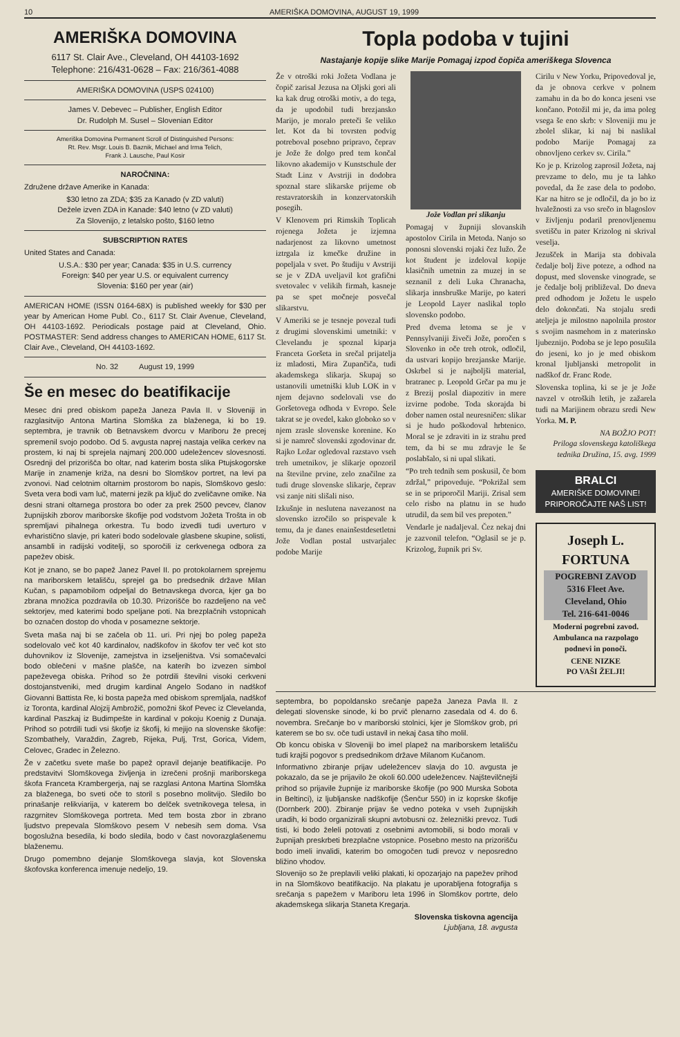10 AMERIŠKA DOMOVINA, AUGUST 19, 1999
AMERIŠKA DOMOVINA
6117 St. Clair Ave., Cleveland, OH 44103-1692
Telephone: 216/431-0628 – Fax: 216/361-4088
AMERIŠKA DOMOVINA (USPS 024100)
James V. Debevec – Publisher, English Editor
Dr. Rudolph M. Susel – Slovenian Editor
Ameriška Domovina Permanent Scroll of Distinguished Persons:
Rt. Rev. Msgr. Louis B. Baznik, Michael and Irma Telich,
Frank J. Lausche, Paul Kosir
NAROČNINA:
Združene države Amerike in Kanada:
$30 letno za ZDA; $35 za Kanado (v ZD valuti)
Dežele izven ZDA in Kanade: $40 letno (v ZD valuti)
Za Slovenijo, z letalsko pošto, $160 letno
SUBSCRIPTION RATES
United States and Canada:
U.S.A.: $30 per year; Canada: $35 in U.S. currency
Foreign: $40 per year U.S. or equivalent currency
Slovenia: $160 per year (air)
AMERICAN HOME (ISSN 0164-68X) is published weekly for $30 per year by American Home Publ. Co., 6117 St. Clair Avenue, Cleveland, OH 44103-1692. Periodicals postage paid at Cleveland, Ohio. POSTMASTER: Send address changes to AMERICAN HOME, 6117 St. Clair Ave., Cleveland, OH 44103-1692.
No. 32 August 19, 1999
Še en mesec do beatifikacije
Mesec dni pred obiskom papeža Janeza Pavla II. v Sloveniji in razglasitvijo Antona Martina Slomška za blaženega, ki bo 19. septembra, je travnik ob Betnavskem dvorcu v Mariboru že precej spremenil svojo podobo. Od 5. avgusta naprej nastaja velika cerkev na prostem, ki naj bi sprejela najmanj 200.000 udeležencev slovesnosti. Osrednji del prizorišča bo oltar, nad katerim bosta slika Ptujskogorske Marije in znamenje križa, na desni bo Slomškov portret, na levi pa zvonovi. Nad celotnim oltarnim prostorom bo napis, Slomškovo geslo: Sveta vera bodi vam luč, materni jezik pa ključ do zveličavne omike. Na desni strani oltarnega prostora bo oder za prek 2500 pevcev, članov župnijskih zborov mariborske škofije pod vodstvom Jožeta Trošta in ob spremljavi pihalnega orkestra. Tu bodo izvedli tudi uverturo v evharistično slavje, pri kateri bodo sodelovale glasbene skupine, solisti, ansambli in radijski voditelji, so sporočili iz cerkvenega odbora za papežev obisk.
Kot je znano, se bo papež Janez Pavel II. po protokolarnem sprejemu na mariborskem letališču, sprejel ga bo predsednik države Milan Kučan, s papamobilom odpeljal do Betnavskega dvorca, kjer ga bo zbrana množica pozdravila ob 10.30. Prizorišče bo razdeljeno na več sektorjev, med katerimi bodo speljane poti. Na brezplačnih vstopnicah bo označen dostop do vhoda v posamezne sektorje.
Sveta maša naj bi se začela ob 11. uri. Pri njej bo poleg papeža sodelovalo več kot 40 kardinalov, nadškofov in škofov ter več kot sto duhovnikov iz Slovenije, zamejstva in izseljeništva. Vsi somačevalci bodo oblečeni v mašne plašče, na katerih bo izvezen simbol papeževega obiska. Prihod so že potrdili številni visoki cerkveni dostojanstveniki, med drugim kardinal Angelo Sodano in nadškof Giovanni Battista Re, ki bosta papeža med obiskom spremljala, nadškof iz Toronta, kardinal Alojzij Ambrožič, pomožni škof Pevec iz Clevelanda, kardinal Paszkaj iz Budimpešte in kardinal v pokoju Koenig z Dunaja. Prihod so potrdili tudi vsi škofje iz škofij, ki mejijo na slovenske škofije: Szombathely, Varaždin, Zagreb, Rijeka, Pulj, Trst, Gorica, Videm, Celovec, Gradec in Železno.
Že v začetku svete maše bo papež opravil dejanje beatifikacije. Po predstavitvi Slomškovega življenja in izrečeni prošnji mariborskega škofa Franceta Krambergerja, naj se razglasi Antona Martina Slomška za blaženega, bo sveti oče to storil s posebno molitvijo. Sledilo bo prinašanje relikviarija, v katerem bo delček svetnikovega telesa, in razgrnitev Slomškovega portreta. Med tem bosta zbor in zbrano ljudstvo prepevala Slomškovo pesem V nebesih sem doma. Vsa bogoslužna besedila, ki bodo sledila, bodo v čast novorazglašenemu blaženemu.
Drugo pomembno dejanje Slomškovega slavja, kot Slovenska škofovska konferenca imenuje nedeljo, 19.
Topla podoba v tujini
Nastajanje kopije slike Marije Pomagaj izpod čopiča ameriškega Slovenca
Že v otroški roki Jožeta Vodlana je čopič zarisal Jezusa na Oljski gori ali ka kak drug otroški motiv, a do tega, da je upodobil tudi brezjansko Marijo, je moralo preteči še veliko let. Kot da bi tovrsten podvig potreboval posebno pripravo, čeprav je Jože že dolgo pred tem končal likovno akademijo v Kunstschule der Stadt Linz v Avstriji in dodobra spoznal stare slikarske prijeme ob restavratorskih in konzervatorskih posegih.
V Klenovem pri Rimskih Toplicah rojenega Jožeta je izjemna nadarjenost za likovno umetnost iztrgala iz kmečke družine in popeljala v svet. Po študiju v Avstriji se je v ZDA uveljavil kot grafični svetovalec v velikih firmah, kasneje pa se spet močneje posvečal slikarstvu.
V Ameriki se je tesneje povezal tudi z drugimi slovenskimi umetniki: v Clevelandu je spoznal kiparja Franceta Goršeta in srečal prijatelja iz mladosti, Mira Zupančiča, tudi akademskega slikarja. Skupaj so ustanovili umetniški klub LOK in v njem dejavno sodelovali vse do Goršetovega odhoda v Evropo. Šele takrat se je ovedel, kako globoko so v njem zrasle slovenske korenine. Ko si je namreč slovenski zgodovinar dr. Rajko Ložar ogledoval razstavo vseh treh umetnikov, je slikarje opozoril na številne prvine, zelo značilne za tudi druge slovenske slikarje, čeprav vsi zanje niti slišali niso.
Izkušnje in neslutena navezanost na slovensko izročilo so prispevale k temu, da je danes enainšestdesetletni Jože Vodlan postal ustvarjalec podobe Marije
Jože Vodlan pri slikanju
Pomagaj v župniji slovanskih apostolov Cirila in Metoda. Nanjo so ponosni slovenski rojaki čez lužo. Že kot študent je izdeloval kopije klasičnih umetnin za muzej in se seznanil z deli Luka Chranacha, slikarja innsbruške Marije, po kateri je Leopold Layer naslikal toplo slovensko podobo.
Pred dvema letoma se je v Pennsylvaniji živeči Jože, poročen s Slovenko in oče treh otrok, odločil, da ustvari kopijo brezjanske Marije. Oskrbel si je najboljši material, bratranec p. Leopold Grčar pa mu je z Brezij poslal diapozitiv in mere izvirne podobe. Toda skorajda bi dober namen ostal neuresničen: slikar si je hudo poškodoval hrbtenico. Moral se je zdraviti in iz strahu pred tem, da bi se mu zdravje le še poslabšalo, si ni upal slikati.
“Po treh tednih sem poskusil, če bom zdržal,” pripoveduje. “Pokrižal sem se in se priporočil Mariji. Zrisal sem celo risbo na platnu in se hudo utrudil, da sem bil ves prepoten.”
Vendarle je nadaljeval. Čez nekaj dni je zazvonil telefon. “Oglasil se je p. Krizolog, župnik pri Sv.
Cirilu v New Yorku, Pripovedoval je, da je obnova cerkve v polnem zamahu in da bo do konca jeseni vse končano. Potožil mi je, da ima poleg vsega še eno skrb: v Sloveniji mu je zbolel slikar, ki naj bi naslikal podobo Marije Pomagaj za obnovljeno cerkev sv. Cirila.”
Ko je p. Krizolog zaprosil Jožeta, naj prevzame to delo, mu je ta lahko povedal, da že zase dela to podobo. Kar na hitro se je odločil, da jo bo iz hvaležnosti za vso srečo in blagoslov v življenju podaril prenovljenemu svetišču in pater Krizolog ni skrival veselja.
Jezušček in Marija sta dobivala čedalje bolj žive poteze, a odhod na dopust, med slovenske vinograde, se je čedalje bolj približeval. Do dneva pred odhodom je Jožetu le uspelo delo dokončati. Na stojalu sredi ateljeja je milostno napolnila prostor s svojim nasmehom in z materinsko ljubeznijo. Podoba se je lepo posušila do jeseni, ko jo je med obiskom kronal ljubljanski metropolit in nadškof dr. Franc Rode.
Slovenska toplina, ki se je je Jože navzel v otroških letih, je zažarela tudi na Marijinem obrazu sredi New Yorka. M. P.
NA BOŽJO POT!
Priloga slovenskega katoliškega tednika Družina, 15. avg. 1999
BRALCI
AMERIŠKE DOMOVINE!
PRIPOROČAJTE NAŠ LIST!
Joseph L.
FORTUNA
POGREBNI ZAVOD
5316 Fleet Ave.
Cleveland, Ohio
Tel. 216-641-0046
Moderni pogrebni zavod. Ambulanca na razpolago podnevi in ponoči.
CENE NIZKE
PO VAŠI ŽELJI!
septembra, bo popoldansko srečanje papeža Janeza Pavla II. z delegati slovenske sinode, ki bo prvič plenarno zasedala od 4. do 6. novembra. Srečanje bo v mariborski stolnici, kjer je Slomškov grob, pri katerem se bo sv. oče tudi ustavil in nekaj časa tiho molil.
Ob koncu obiska v Sloveniji bo imel plapež na mariborskem letališču tudi krajši pogovor s predsednikom države Milanom Kučanom.
Informativno zbiranje prijav udeležencev slavja do 10. avgusta je pokazalo, da se je prijavilo že okoli 60.000 udeležencev. Najštevilčnejši prihod so prijavile župnije iz mariborske škofije (po 900 Murska Sobota in Beltinci), iz ljubljanske nadškofije (Šenčur 550) in iz koprske škofije (Dornberk 200). Zbiranje prijav še vedno poteka v vseh župnijskih uradih, ki bodo organizirali skupni avtobusni oz. železniški prevoz. Tudi tisti, ki bodo želeli potovati z osebnimi avtomobili, si bodo morali v župnijah preskrbeti brezplačne vstopnice. Posebno mesto na prizorišču bodo imeli invalidi, katerim bo omogočen tudi prevoz v neposredno bližino vhodov.
Slovenijo so že preplavili veliki plakati, ki opozarjajo na papežev prihod in na Slomškovo beatifikacijo. Na plakatu je uporabljena fotografija s srečanja s papežem v Mariboru leta 1996 in Slomškov portrte, delo akademskega slikarja Staneta Kregarja.
Slovenska tiskovna agencija
Ljubljana, 18. avgusta